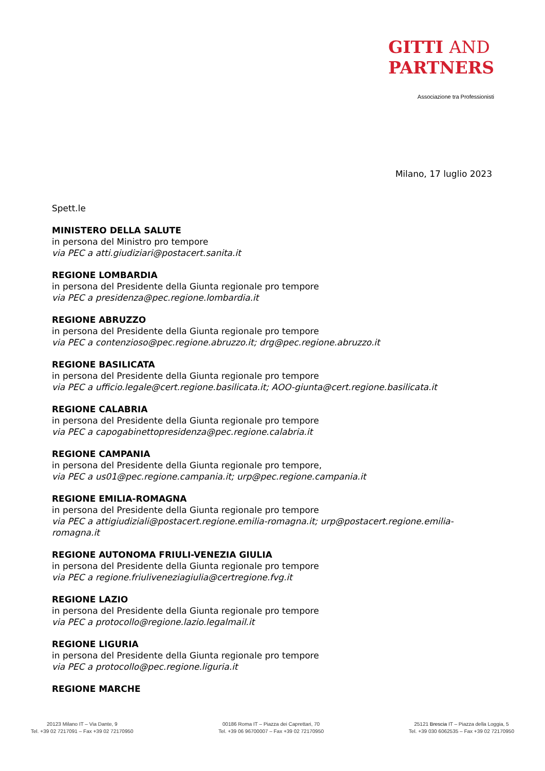GITTI AND
PARTNERS
Associazione tra Professionisti
Milano, 17 luglio 2023
Spett.le
MINISTERO DELLA SALUTE
in persona del Ministro pro tempore
via PEC a atti.giudiziari@postacert.sanita.it
REGIONE LOMBARDIA
in persona del Presidente della Giunta regionale pro tempore
via PEC a presidenza@pec.regione.lombardia.it
REGIONE ABRUZZO
in persona del Presidente della Giunta regionale pro tempore
via PEC a contenzioso@pec.regione.abruzzo.it; drg@pec.regione.abruzzo.it
REGIONE BASILICATA
in persona del Presidente della Giunta regionale pro tempore
via PEC a ufficio.legale@cert.regione.basilicata.it; AOO-giunta@cert.regione.basilicata.it
REGIONE CALABRIA
in persona del Presidente della Giunta regionale pro tempore
via PEC a capogabinettopresidenza@pec.regione.calabria.it
REGIONE CAMPANIA
in persona del Presidente della Giunta regionale pro tempore,
via PEC a us01@pec.regione.campania.it; urp@pec.regione.campania.it
REGIONE EMILIA-ROMAGNA
in persona del Presidente della Giunta regionale pro tempore
via PEC a attigiudiziali@postacert.regione.emilia-romagna.it; urp@postacert.regione.emilia-romagna.it
REGIONE AUTONOMA FRIULI-VENEZIA GIULIA
in persona del Presidente della Giunta regionale pro tempore
via PEC a regione.friuliveneziagiulia@certregione.fvg.it
REGIONE LAZIO
in persona del Presidente della Giunta regionale pro tempore
via PEC a protocollo@regione.lazio.legalmail.it
REGIONE LIGURIA
in persona del Presidente della Giunta regionale pro tempore
via PEC a protocollo@pec.regione.liguria.it
REGIONE MARCHE
20123 Milano IT – Via Dante, 9
Tel. +39 02 7217091 – Fax +39 02 72170950
00186 Roma IT – Piazza dei Caprettari, 70
Tel. +39 06 96700007 – Fax +39 02 72170950
25121 Brescia IT – Piazza della Loggia, 5
Tel. +39 030 6062535 – Fax +39 02 72170950